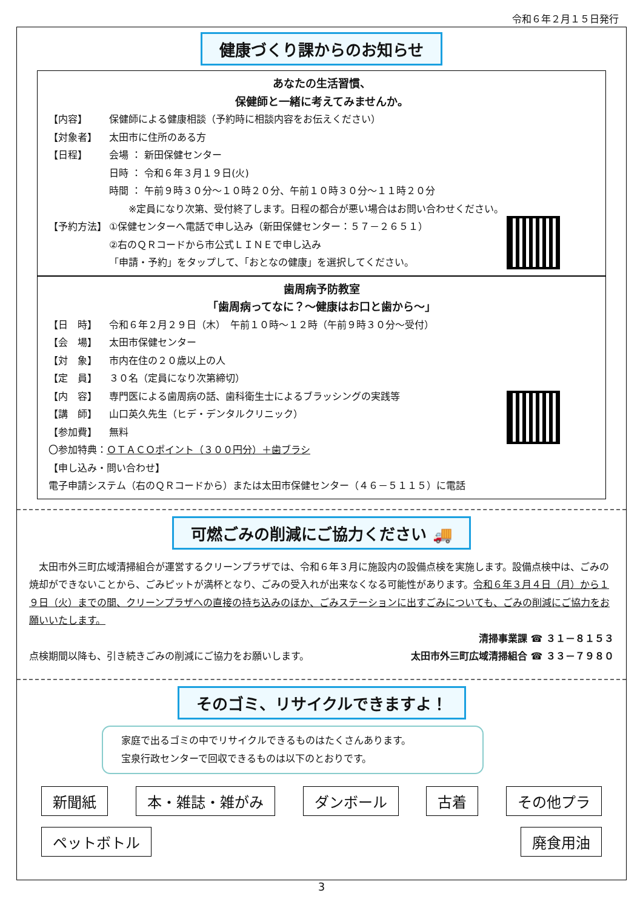令和６年２月１５日発行
健康づくり課からのお知らせ
あなたの生活習慣、
保健師と一緒に考えてみませんか。
【内容】 保健師による健康相談（予約時に相談内容をお伝えください）
【対象者】 太田市に住所のある方
【日程】 会場 ： 新田保健センター
日時 ： 令和６年３月１９日(火)
時間 ： 午前９時３０分～１０時２０分、午前１０時３０分～１１時２０分
　　※定員になり次第、受付終了します。日程の都合が悪い場合はお問い合わせください。
【予約方法】 ①保健センターへ電話で申し込み（新田保健センター：５７－２６５１）
②右のＱＲコードから市公式ＬＩＮＥで申し込み
「申請・予約」をタップして、「おとなの健康」を選択してください。
歯周病予防教室
「歯周病ってなに？～健康はお口と歯から～」
【日　時】 令和６年２月２９日（木）　午前１０時～１２時（午前９時３０分～受付）
【会　場】 太田市保健センター
【対　象】 市内在住の２０歳以上の人
【定　員】 ３０名（定員になり次第締切）
【内　容】 専門医による歯周病の話、歯科衛生士によるブラッシングの実践等
【講　師】 山口英久先生（ヒデ・デンタルクリニック）
【参加費】 無料
〇参加特典：ＯＴＡＣＯポイント（３００円分）＋歯ブラシ
【申し込み・問い合わせ】
電子申請システム（右のＱＲコードから）または太田市保健センター（４６－５１１５）に電話
可燃ごみの削減にご協力ください 🚚
　太田市外三町広域清掃組合が運営するクリーンプラザでは、令和６年３月に施設内の設備点検を実施します。設備点検中は、ごみの焼却ができないことから、ごみピットが満杯となり、ごみの受入れが出来なくなる可能性があります。令和６年３月４日（月）から１９日（火）までの間、クリーンプラザへの直接の持ち込みのほか、ごみステーションに出すごみについても、ごみの削減にご協力をお願いいたします。
清掃事業課 ☎ ３１－８１５３
点検期間以降も、引き続きごみの削減にご協力をお願いします。 太田市外三町広域清掃組合 ☎ ３３－７９８０
そのゴミ、リサイクルできますよ！
家庭で出るゴミの中でリサイクルできるものはたくさんあります。
宝泉行政センターで回収できるものは以下のとおりです。
新聞紙 本・雑誌・雑がみ ダンボール 古着 その他プラ ペットボトル 廃食用油
3